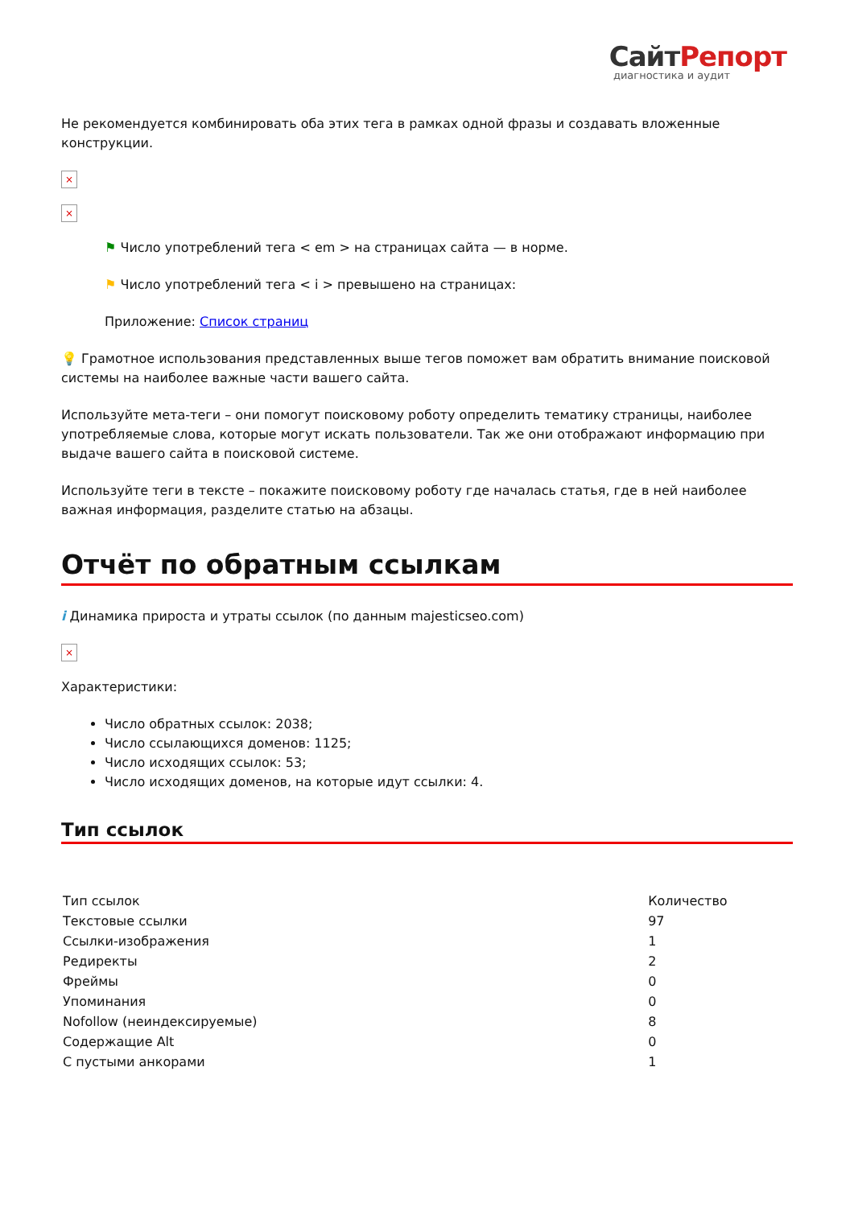СайтРепорт
диагностика и аудит
Не рекомендуется комбинировать оба этих тега в рамках одной фразы и создавать вложенные конструкции.
×
×
⚑ Число употреблений тега < em > на страницах сайта — в норме.
⚑ Число употреблений тега < i > превышено на страницах:
Приложение: Список страниц
💡 Грамотное использования представленных выше тегов поможет вам обратить внимание поисковой системы на наиболее важные части вашего сайта.
Используйте мета-теги – они помогут поисковому роботу определить тематику страницы, наиболее употребляемые слова, которые могут искать пользователи. Так же они отображают информацию при выдаче вашего сайта в поисковой системе.
Используйте теги в тексте – покажите поисковому роботу где началась статья, где в ней наиболее важная информация, разделите статью на абзацы.
Отчёт по обратным ссылкам
i Динамика прироста и утраты ссылок (по данным majesticseo.com)
×
Характеристики:
Число обратных ссылок: 2038;
Число ссылающихся доменов: 1125;
Число исходящих ссылок: 53;
Число исходящих доменов, на которые идут ссылки: 4.
Тип ссылок
| Тип ссылок | Количество |
| Текстовые ссылки | 97 |
| Ссылки-изображения | 1 |
| Редиректы | 2 |
| Фреймы | 0 |
| Упоминания | 0 |
| Nofollow (неиндексируемые) | 8 |
| Содержащие Alt | 0 |
| С пустыми анкорами | 1 |